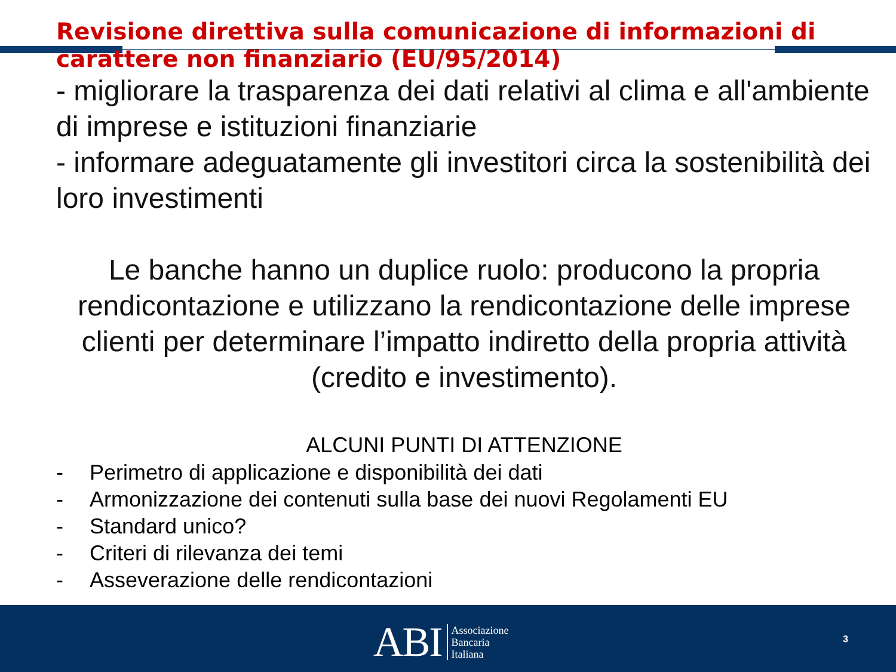Revisione direttiva sulla comunicazione di informazioni di carattere non finanziario (EU/95/2014)
- migliorare la trasparenza dei dati relativi al clima e all'ambiente di imprese e istituzioni finanziarie
- informare adeguatamente gli investitori circa la sostenibilità dei loro investimenti
Le banche hanno un duplice ruolo: producono la propria rendicontazione e utilizzano la rendicontazione delle imprese clienti per determinare l’impatto indiretto della propria attività (credito e investimento).
ALCUNI PUNTI DI ATTENZIONE
- Perimetro di applicazione e disponibilità dei dati
- Armonizzazione dei contenuti sulla base dei nuovi Regolamenti EU
- Standard unico?
- Criteri di rilevanza dei temi
- Asseverazione delle rendicontazioni
ABI Associazione
Bancaria
Italiana
3